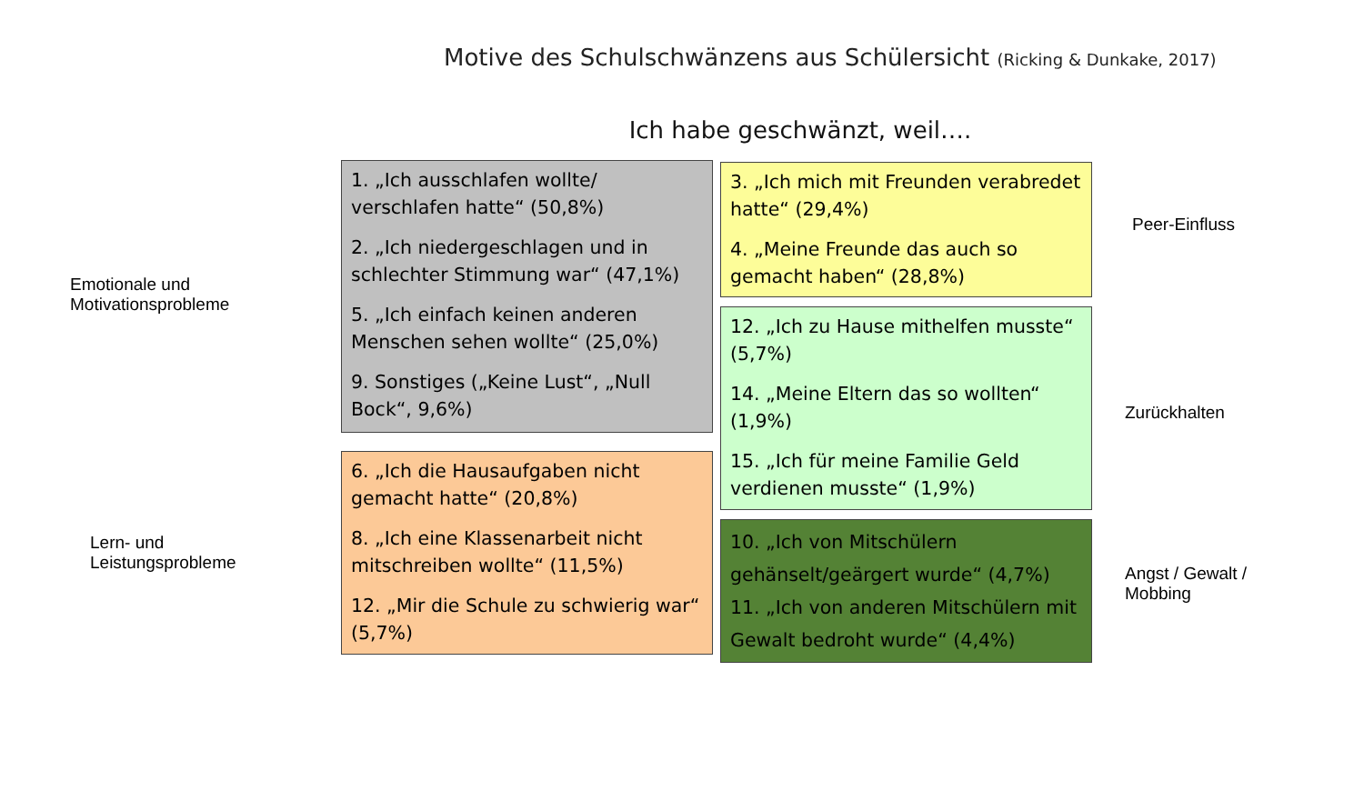Motive des Schulschwänzens aus Schülersicht (Ricking & Dunkake, 2017)
Ich habe geschwänzt, weil….
Emotionale und
Motivationsprobleme
Lern- und
Leistungsprobleme
1. „Ich ausschlafen wollte/ verschlafen hatte“ (50,8%)
2. „Ich niedergeschlagen und in schlechter Stimmung war“ (47,1%)
5. „Ich einfach keinen anderen Menschen sehen wollte“ (25,0%)
9. Sonstiges („Keine Lust“, „Null Bock“, 9,6%)
6. „Ich die Hausaufgaben nicht gemacht hatte“ (20,8%)
8. „Ich eine Klassenarbeit nicht mitschreiben wollte“ (11,5%)
12. „Mir die Schule zu schwierig war“ (5,7%)
3. „Ich mich mit Freunden verabredet hatte“ (29,4%)
4. „Meine Freunde das auch so gemacht haben“ (28,8%)
12. „Ich zu Hause mithelfen musste“ (5,7%)
14. „Meine Eltern das so wollten“ (1,9%)
15. „Ich für meine Familie Geld verdienen musste“ (1,9%)
10. „Ich von Mitschülern gehänselt/geärgert wurde“ (4,7%)
11. „Ich von anderen Mitschülern mit Gewalt bedroht wurde“ (4,4%)
Peer-Einfluss
Zurückhalten
Angst / Gewalt /
Mobbing